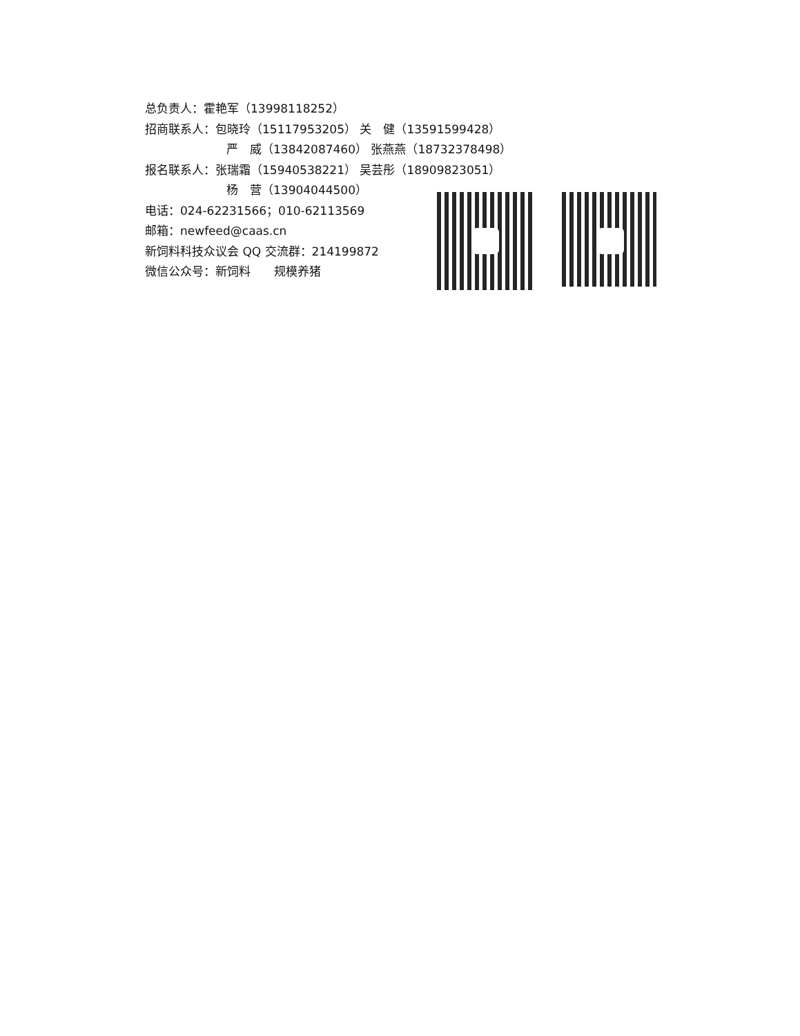总负责人：霍艳军（13998118252）
招商联系人：包晓玲（15117953205） 关　健（13591599428）
严　威（13842087460） 张燕燕（18732378498）
报名联系人：张瑞霜（15940538221） 吴芸彤（18909823051）
杨　营（13904044500）
电话：024-62231566；010-62113569
邮箱：newfeed@caas.cn
新饲料科技众议会 QQ 交流群：214199872
微信公众号：新饲料　　规模养猪